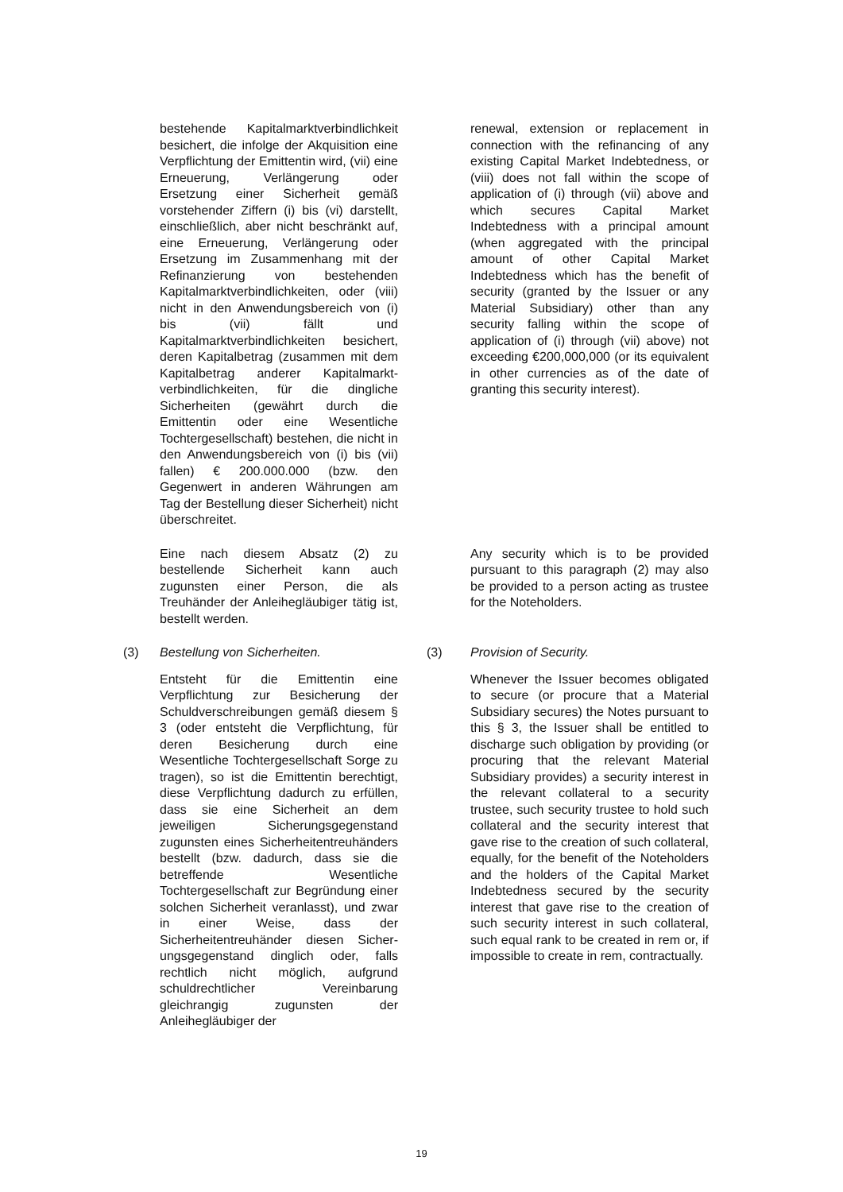bestehende Kapitalmarktverbindlichkeit besichert, die infolge der Akquisition eine Verpflichtung der Emittentin wird, (vii) eine Erneuerung, Verlängerung oder Ersetzung einer Sicherheit gemäß vorstehender Ziffern (i) bis (vi) darstellt, einschließlich, aber nicht beschränkt auf, eine Erneuerung, Verlängerung oder Ersetzung im Zusammenhang mit der Refinanzierung von bestehenden Kapitalmarktverbindlichkeiten, oder (viii) nicht in den Anwendungsbereich von (i) bis (vii) fällt und Kapitalmarktverbindlichkeiten besichert, deren Kapitalbetrag (zusammen mit dem Kapitalbetrag anderer Kapitalmarkt-verbindlichkeiten, für die dingliche Sicherheiten (gewährt durch die Emittentin oder eine Wesentliche Tochtergesellschaft) bestehen, die nicht in den Anwendungsbereich von (i) bis (vii) fallen) € 200.000.000 (bzw. den Gegenwert in anderen Währungen am Tag der Bestellung dieser Sicherheit) nicht überschreitet.
renewal, extension or replacement in connection with the refinancing of any existing Capital Market Indebtedness, or (viii) does not fall within the scope of application of (i) through (vii) above and which secures Capital Market Indebtedness with a principal amount (when aggregated with the principal amount of other Capital Market Indebtedness which has the benefit of security (granted by the Issuer or any Material Subsidiary) other than any security falling within the scope of application of (i) through (vii) above) not exceeding €200,000,000 (or its equivalent in other currencies as of the date of granting this security interest).
Eine nach diesem Absatz (2) zu bestellende Sicherheit kann auch zugunsten einer Person, die als Treuhänder der Anleihegläubiger tätig ist, bestellt werden.
Any security which is to be provided pursuant to this paragraph (2) may also be provided to a person acting as trustee for the Noteholders.
(3) Bestellung von Sicherheiten. (3) Provision of Security.
Entsteht für die Emittentin eine Verpflichtung zur Besicherung der Schuldverschreibungen gemäß diesem § 3 (oder entsteht die Verpflichtung, für deren Besicherung durch eine Wesentliche Tochtergesellschaft Sorge zu tragen), so ist die Emittentin berechtigt, diese Verpflichtung dadurch zu erfüllen, dass sie eine Sicherheit an dem jeweiligen Sicherungsgegenstand zugunsten eines Sicherheitentreuhänders bestellt (bzw. dadurch, dass sie die betreffende Wesentliche Tochtergesellschaft zur Begründung einer solchen Sicherheit veranlasst), und zwar in einer Weise, dass der Sicherheitentreuhänder diesen Sicher-ungsgegenstand dinglich oder, falls rechtlich nicht möglich, aufgrund schuldrechtlicher Vereinbarung gleichrangig zugunsten der Anleihegläubiger der
Whenever the Issuer becomes obligated to secure (or procure that a Material Subsidiary secures) the Notes pursuant to this § 3, the Issuer shall be entitled to discharge such obligation by providing (or procuring that the relevant Material Subsidiary provides) a security interest in the relevant collateral to a security trustee, such security trustee to hold such collateral and the security interest that gave rise to the creation of such collateral, equally, for the benefit of the Noteholders and the holders of the Capital Market Indebtedness secured by the security interest that gave rise to the creation of such security interest in such collateral, such equal rank to be created in rem or, if impossible to create in rem, contractually.
19